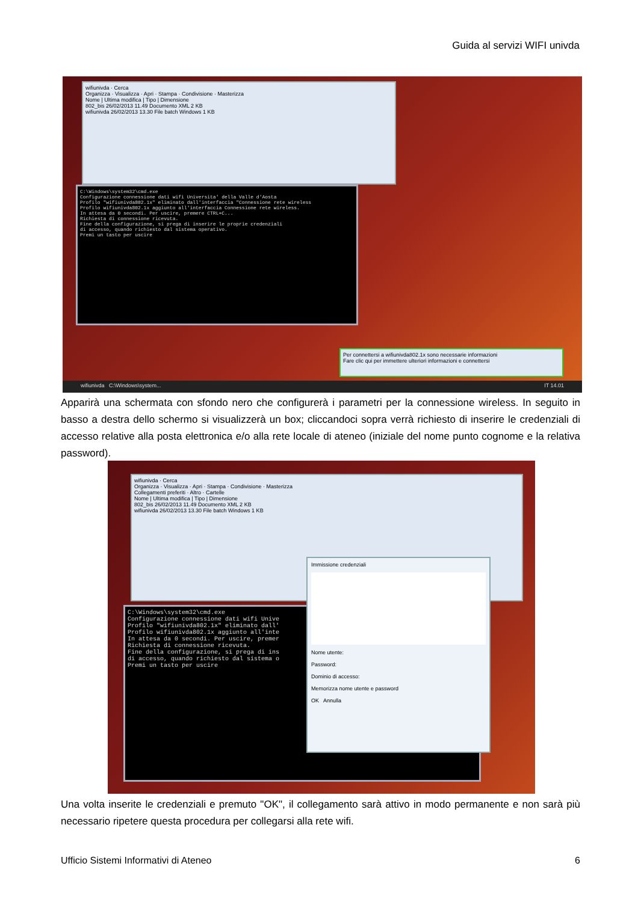Guida al servizi WIFI univda
wifiunivda · Cerca
Organizza · Visualizza · Apri · Stampa · Condivisione · Masterizza
Nome | Ultima modifica | Tipo | Dimensione
802_bis 26/02/2013 11.49 Documento XML 2 KB
wifiunivda 26/02/2013 13.30 File batch Windows 1 KB
C:\Windows\system32\cmd.exe Configurazione connessione dati wifi Universita' della Valle d'Aosta Profilo "wifiunivda802.1x" eliminato dall'interfaccia "Connessione rete wireless Profilo wifiunivda802.1x aggiunto all'interfaccia Connessione rete wireless. In attesa da 0 secondi. Per uscire, premere CTRL+C... Richiesta di connessione ricevuta. Fine della configurazione, si prega di inserire le proprie credenziali di accesso, quando richiesto dal sistema operativo. Premi un tasto per uscire
Per connettersi a wifiunivda802.1x sono necessarie informazioni
Fare clic qui per immettere ulteriori informazioni e connettersi
wifiunivda C:\Windows\system... IT 14.01
wifiunivda · Cerca
Organizza · Visualizza · Apri · Stampa · Condivisione · Masterizza
Collegamenti preferiti · Altro · Cartelle
Nome | Ultima modifica | Tipo | Dimensione
802_bis 26/02/2013 11.49 Documento XML 2 KB
wifiunivda 26/02/2013 13.30 File batch Windows 1 KB
C:\Windows\system32\cmd.exe Configurazione connessione dati wifi Unive Profilo "wifiunivda802.1x" eliminato dall' Profilo wifiunivda802.1x aggiunto all'inte In attesa da 0 secondi. Per uscire, premer Richiesta di connessione ricevuta. Fine della configurazione, si prega di ins di accesso, quando richiesto dal sistema o Premi un tasto per uscire
Immissione credenziali
Nome utente:
Password:
Dominio di accesso:
Memorizza nome utente e password
OK Annulla
Apparirà una schermata con sfondo nero che configurerà i parametri per la connessione wireless. In seguito in basso a destra dello schermo si visualizzerà un box; cliccandoci sopra verrà richiesto di inserire le credenziali di accesso relative alla posta elettronica e/o alla rete locale di ateneo (iniziale del nome punto cognome e la relativa password).
Una volta inserite le credenziali e premuto "OK", il collegamento sarà attivo in modo permanente e non sarà più necessario ripetere questa procedura per collegarsi alla rete wifi.
Ufficio Sistemi Informativi di Ateneo 6